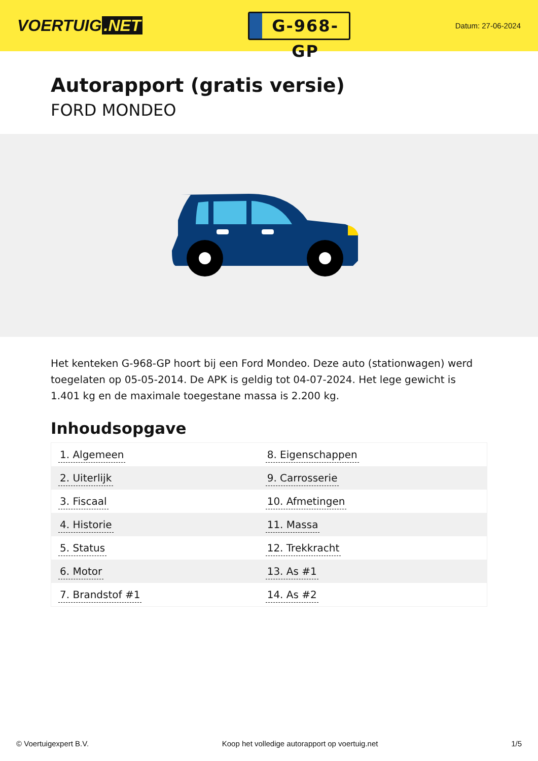VOERTUIG.NET
G-968-GP
Datum: 27-06-2024
Autorapport (gratis versie)
FORD MONDEO
Het kenteken G-968-GP hoort bij een Ford Mondeo. Deze auto (stationwagen) werd toegelaten op 05-05-2014. De APK is geldig tot 04-07-2024. Het lege gewicht is 1.401 kg en de maximale toegestane massa is 2.200 kg.
Inhoudsopgave
| 1. Algemeen | 8. Eigenschappen |
| 2. Uiterlijk | 9. Carrosserie |
| 3. Fiscaal | 10. Afmetingen |
| 4. Historie | 11. Massa |
| 5. Status | 12. Trekkracht |
| 6. Motor | 13. As #1 |
| 7. Brandstof #1 | 14. As #2 |
© Voertuigexpert B.V. Koop het volledige autorapport op voertuig.net
1/5